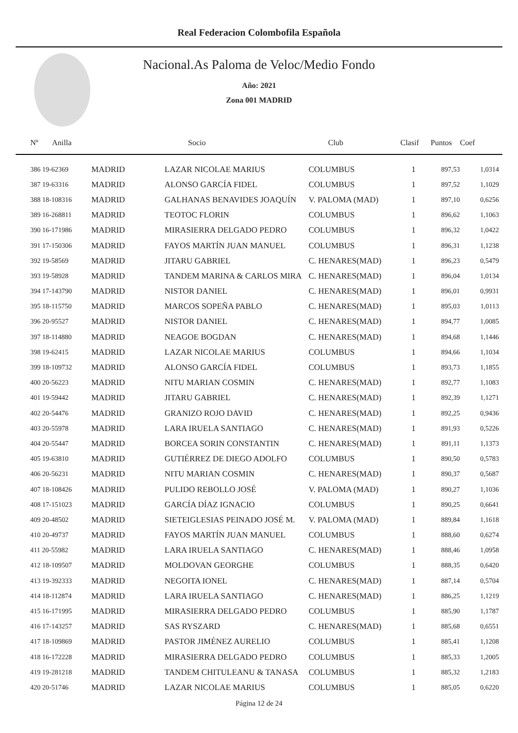Real Federacion Colombofila Española
Nacional.As Paloma de Veloc/Medio Fondo
Año: 2021
Zona 001 MADRID
| Nº Anilla | | Socio | Club | Clasif | Puntos | Coef |
| --- | --- | --- | --- | --- | --- | --- |
| 386 19-62369 | MADRID | LAZAR NICOLAE MARIUS | COLUMBUS | 1 | 897,53 | 1,0314 |
| 387 19-63316 | MADRID | ALONSO GARCÍA FIDEL | COLUMBUS | 1 | 897,52 | 1,1029 |
| 388 18-108316 | MADRID | GALHANAS BENAVIDES JOAQUÍN | V. PALOMA (MAD) | 1 | 897,10 | 0,6256 |
| 389 16-268811 | MADRID | TEOTOC FLORIN | COLUMBUS | 1 | 896,62 | 1,1063 |
| 390 16-171986 | MADRID | MIRASIERRA DELGADO PEDRO | COLUMBUS | 1 | 896,32 | 1,0422 |
| 391 17-150306 | MADRID | FAYOS MARTÍN JUAN MANUEL | COLUMBUS | 1 | 896,31 | 1,1238 |
| 392 19-58569 | MADRID | JITARU GABRIEL | C. HENARES(MAD) | 1 | 896,23 | 0,5479 |
| 393 19-58928 | MADRID | TANDEM MARINA & CARLOS MIRA | C. HENARES(MAD) | 1 | 896,04 | 1,0134 |
| 394 17-143790 | MADRID | NISTOR DANIEL | C. HENARES(MAD) | 1 | 896,01 | 0,9931 |
| 395 18-115750 | MADRID | MARCOS SOPEÑA PABLO | C. HENARES(MAD) | 1 | 895,03 | 1,0113 |
| 396 20-95527 | MADRID | NISTOR DANIEL | C. HENARES(MAD) | 1 | 894,77 | 1,0085 |
| 397 18-114880 | MADRID | NEAGOE BOGDAN | C. HENARES(MAD) | 1 | 894,68 | 1,1446 |
| 398 19-62415 | MADRID | LAZAR NICOLAE MARIUS | COLUMBUS | 1 | 894,66 | 1,1034 |
| 399 18-109732 | MADRID | ALONSO GARCÍA FIDEL | COLUMBUS | 1 | 893,73 | 1,1855 |
| 400 20-56223 | MADRID | NITU MARIAN COSMIN | C. HENARES(MAD) | 1 | 892,77 | 1,1083 |
| 401 19-59442 | MADRID | JITARU GABRIEL | C. HENARES(MAD) | 1 | 892,39 | 1,1271 |
| 402 20-54476 | MADRID | GRANIZO ROJO DAVID | C. HENARES(MAD) | 1 | 892,25 | 0,9436 |
| 403 20-55978 | MADRID | LARA IRUELA SANTIAGO | C. HENARES(MAD) | 1 | 891,93 | 0,5226 |
| 404 20-55447 | MADRID | BORCEA SORIN CONSTANTIN | C. HENARES(MAD) | 1 | 891,11 | 1,1373 |
| 405 19-63810 | MADRID | GUTIÉRREZ DE DIEGO ADOLFO | COLUMBUS | 1 | 890,50 | 0,5783 |
| 406 20-56231 | MADRID | NITU MARIAN COSMIN | C. HENARES(MAD) | 1 | 890,37 | 0,5687 |
| 407 18-108426 | MADRID | PULIDO REBOLLO JOSÉ | V. PALOMA (MAD) | 1 | 890,27 | 1,1036 |
| 408 17-151023 | MADRID | GARCÍA DÍAZ IGNACIO | COLUMBUS | 1 | 890,25 | 0,6641 |
| 409 20-48502 | MADRID | SIETEIGLESIAS PEINADO JOSÉ M. | V. PALOMA (MAD) | 1 | 889,84 | 1,1618 |
| 410 20-49737 | MADRID | FAYOS MARTÍN JUAN MANUEL | COLUMBUS | 1 | 888,60 | 0,6274 |
| 411 20-55982 | MADRID | LARA IRUELA SANTIAGO | C. HENARES(MAD) | 1 | 888,46 | 1,0958 |
| 412 18-109507 | MADRID | MOLDOVAN GEORGHE | COLUMBUS | 1 | 888,35 | 0,6420 |
| 413 19-392333 | MADRID | NEGOITA IONEL | C. HENARES(MAD) | 1 | 887,14 | 0,5704 |
| 414 18-112874 | MADRID | LARA IRUELA SANTIAGO | C. HENARES(MAD) | 1 | 886,25 | 1,1219 |
| 415 16-171995 | MADRID | MIRASIERRA DELGADO PEDRO | COLUMBUS | 1 | 885,90 | 1,1787 |
| 416 17-143257 | MADRID | SAS RYSZARD | C. HENARES(MAD) | 1 | 885,68 | 0,6551 |
| 417 18-109869 | MADRID | PASTOR JIMÉNEZ AURELIO | COLUMBUS | 1 | 885,41 | 1,1208 |
| 418 16-172228 | MADRID | MIRASIERRA DELGADO PEDRO | COLUMBUS | 1 | 885,33 | 1,2005 |
| 419 19-281218 | MADRID | TANDEM CHITULEANU & TANASA | COLUMBUS | 1 | 885,32 | 1,2183 |
| 420 20-51746 | MADRID | LAZAR NICOLAE MARIUS | COLUMBUS | 1 | 885,05 | 0,6220 |
Página 12 de 24